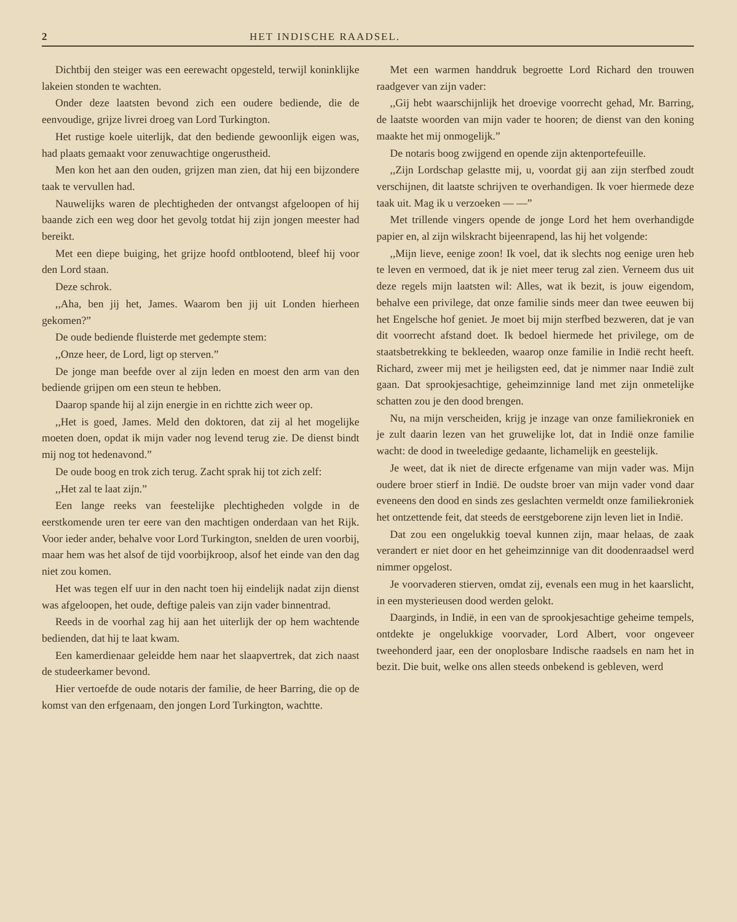2 HET INDISCHE RAADSEL.
Dichtbij den steiger was een eerewacht opgesteld, terwijl koninklijke lakeien stonden te wachten.
Onder deze laatsten bevond zich een oudere bediende, die de eenvoudige, grijze livrei droeg van Lord Turkington.
Het rustige koele uiterlijk, dat den bediende gewoonlijk eigen was, had plaats gemaakt voor zenuwachtige ongerustheid.
Men kon het aan den ouden, grijzen man zien, dat hij een bijzondere taak te vervullen had.
Nauwelijks waren de plechtigheden der ontvangst afgeloopen of hij baande zich een weg door het gevolg totdat hij zijn jongen meester had bereikt.
Met een diepe buiging, het grijze hoofd ontbloo­tend, bleef hij voor den Lord staan.
Deze schrok.
,,Aha, ben jij het, James. Waarom ben jij uit Londen hierheen gekomen?”
De oude bediende fluisterde met gedempte stem:
,,Onze heer, de Lord, ligt op sterven.”
De jonge man beefde over al zijn leden en moest den arm van den bediende grijpen om een steun te hebben.
Daarop spande hij al zijn energie in en richtte zich weer op.
,,Het is goed, James. Meld den doktoren, dat zij al het mogelijke moeten doen, opdat ik mijn vader nog levend terug zie. De dienst bindt mij nog tot hedenavond.”
De oude boog en trok zich terug. Zacht sprak hij tot zich zelf:
,,Het zal te laat zijn.”
Een lange reeks van feestelijke plechtigheden volgde in de eerstkomende uren ter eere van den machtigen onderdaan van het Rijk. Voor ieder ander, behalve voor Lord Turkington, snelden de uren voorbij, maar hem was het alsof de tijd voorbijkroop, alsof het einde van den dag niet zou komen.
Het was tegen elf uur in den nacht toen hij eindelijk nadat zijn dienst was afgeloopen, het oude, deftige paleis van zijn vader binnentrad.
Reeds in de voorhal zag hij aan het uiterlijk der op hem wachtende bedienden, dat hij te laat kwam.
Een kamerdienaar geleidde hem naar het slaapvertrek, dat zich naast de studeerkamer bevond.
Hier vertoefde de oude notaris der familie, de heer Barring, die op de komst van den erfgenaam, den jongen Lord Turkington, wachtte.
Met een warmen handdruk begroette Lord Richard den trouwen raadgever van zijn vader:
,,Gij hebt waarschijnlijk het droevige voorrecht gehad, Mr. Barring, de laatste woorden van mijn vader te hooren; de dienst van den koning maakte het mij onmogelijk.”
De notaris boog zwijgend en opende zijn aktenportefeuille.
,,Zijn Lordschap gelastte mij, u, voordat gij aan zijn sterfbed zoudt verschijnen, dit laatste schrijven te overhandigen. Ik voer hiermede deze taak uit. Mag ik u verzoeken — —”
Met trillende vingers opende de jonge Lord het hem overhandigde papier en, al zijn wilskracht bijeenrapend, las hij het volgende:
,,Mijn lieve, eenige zoon! Ik voel, dat ik slechts nog eenige uren heb te leven en vermoed, dat ik je niet meer terug zal zien. Verneem dus uit deze regels mijn laatsten wil: Alles, wat ik bezit, is jouw eigendom, behalve een privilege, dat onze familie sinds meer dan twee eeuwen bij het Engelsche hof geniet. Je moet bij mijn sterfbed bezweren, dat je van dit voorrecht afstand doet. Ik bedoel hiermede het privilege, om de staatsbetrekking te bekleeden, waarop onze familie in Indië recht heeft. Richard, zweer mij met je heiligsten eed, dat je nimmer naar Indië zult gaan. Dat sprookjesachtige, geheimzinnige land met zijn onmetelijke schatten zou je den dood brengen.
Nu, na mijn verscheiden, krijg je inzage van onze familiekroniek en je zult daarin lezen van het gruwelijke lot, dat in Indië onze familie wacht: de dood in tweeledige gedaante, lichamelijk en geestelijk.
Je weet, dat ik niet de directe erfgename van mijn vader was. Mijn oudere broer stierf in Indië. De oudste broer van mijn vader vond daar eveneens den dood en sinds zes geslachten vermeldt onze familiekroniek het ontzettende feit, dat steeds de eerstgeborene zijn leven liet in Indië.
Dat zou een ongelukkig toeval kunnen zijn, maar helaas, de zaak verandert er niet door en het geheimzinnige van dit doodenraadsel werd nimmer opgelost.
Je voorvaderen stierven, omdat zij, evenals een mug in het kaarslicht, in een mysterieusen dood werden gelokt.
Daarginds, in Indië, in een van de sprookjesachtige geheime tempels, ontdekte je ongelukkige voorvader, Lord Albert, voor ongeveer tweehonderd jaar, een der onoplosbare Indische raadsels en nam het in bezit. Die buit, welke ons allen steeds onbekend is gebleven, werd